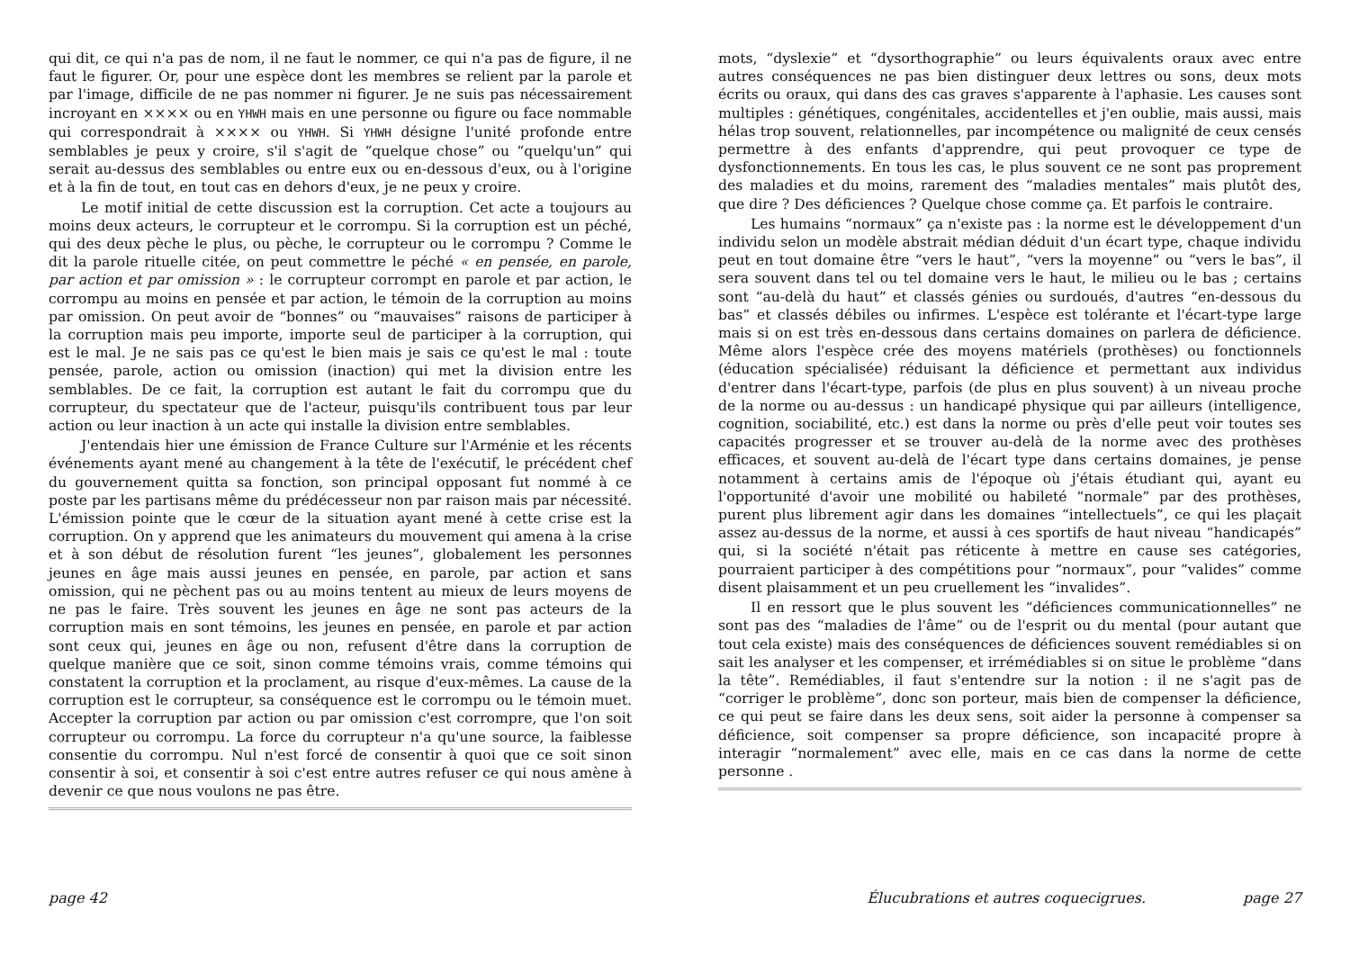qui dit, ce qui n'a pas de nom, il ne faut le nommer, ce qui n'a pas de figure, il ne faut le figurer. Or, pour une espèce dont les membres se relient par la parole et par l'image, difficile de ne pas nommer ni figurer. Je ne suis pas nécessairement incroyant en ×××× ou en YHWH mais en une personne ou figure ou face nommable qui correspondrait à ×××× ou YHWH. Si YHWH désigne l'unité profonde entre semblables je peux y croire, s'il s'agit de “quelque chose” ou “quelqu'un” qui serait au-dessus des semblables ou entre eux ou en-dessous d'eux, ou à l'origine et à la fin de tout, en tout cas en dehors d'eux, je ne peux y croire.
Le motif initial de cette discussion est la corruption. Cet acte a toujours au moins deux acteurs, le corrupteur et le corrompu. Si la corruption est un péché, qui des deux pèche le plus, ou pèche, le corrupteur ou le corrompu ? Comme le dit la parole rituelle citée, on peut commettre le péché « en pensée, en parole, par action et par omission » : le corrupteur corrompt en parole et par action, le corrompu au moins en pensée et par action, le témoin de la corruption au moins par omission. On peut avoir de “bonnes” ou “mauvaises” raisons de participer à la corruption mais peu importe, importe seul de participer à la corruption, qui est le mal. Je ne sais pas ce qu'est le bien mais je sais ce qu'est le mal : toute pensée, parole, action ou omission (inaction) qui met la division entre les semblables. De ce fait, la corruption est autant le fait du corrompu que du corrupteur, du spectateur que de l'acteur, puisqu'ils contribuent tous par leur action ou leur inaction à un acte qui installe la division entre semblables.
J'entendais hier une émission de France Culture sur l'Arménie et les récents événements ayant mené au changement à la tête de l'exécutif, le précédent chef du gouvernement quitta sa fonction, son principal opposant fut nommé à ce poste par les partisans même du prédécesseur non par raison mais par nécessité. L'émission pointe que le cœur de la situation ayant mené à cette crise est la corruption. On y apprend que les animateurs du mouvement qui amena à la crise et à son début de résolution furent “les jeunes”, globalement les personnes jeunes en âge mais aussi jeunes en pensée, en parole, par action et sans omission, qui ne pèchent pas ou au moins tentent au mieux de leurs moyens de ne pas le faire. Très souvent les jeunes en âge ne sont pas acteurs de la corruption mais en sont témoins, les jeunes en pensée, en parole et par action sont ceux qui, jeunes en âge ou non, refusent d'être dans la corruption de quelque manière que ce soit, sinon comme témoins vrais, comme témoins qui constatent la corruption et la proclament, au risque d'eux-mêmes. La cause de la corruption est le corrupteur, sa conséquence est le corrompu ou le témoin muet. Accepter la corruption par action ou par omission c'est corrompre, que l'on soit corrupteur ou corrompu. La force du corrupteur n'a qu'une source, la faiblesse consentie du corrompu. Nul n'est forcé de consentir à quoi que ce soit sinon consentir à soi, et consentir à soi c'est entre autres refuser ce qui nous amène à devenir ce que nous voulons ne pas être.
mots, “dyslexie” et “dysorthographie” ou leurs équivalents oraux avec entre autres conséquences ne pas bien distinguer deux lettres ou sons, deux mots écrits ou oraux, qui dans des cas graves s'apparente à l'aphasie. Les causes sont multiples : génétiques, congénitales, accidentelles et j'en oublie, mais aussi, mais hélas trop souvent, relationnelles, par incompétence ou malignité de ceux censés permettre à des enfants d'apprendre, qui peut provoquer ce type de dysfonctionnements. En tous les cas, le plus souvent ce ne sont pas proprement des maladies et du moins, rarement des “maladies mentales” mais plutôt des, que dire ? Des déficiences ? Quelque chose comme ça. Et parfois le contraire.
Les humains “normaux” ça n'existe pas : la norme est le développement d'un individu selon un modèle abstrait médian déduit d'un écart type, chaque individu peut en tout domaine être “vers le haut”, “vers la moyenne” ou “vers le bas”, il sera souvent dans tel ou tel domaine vers le haut, le milieu ou le bas ; certains sont “au-delà du haut” et classés génies ou surdoués, d'autres “en-dessous du bas” et classés débiles ou infirmes. L'espèce est tolérante et l'écart-type large mais si on est très en-dessous dans certains domaines on parlera de déficience. Même alors l'espèce crée des moyens matériels (prothèses) ou fonctionnels (éducation spécialisée) réduisant la déficience et permettant aux individus d'entrer dans l'écart-type, parfois (de plus en plus souvent) à un niveau proche de la norme ou au-dessus : un handicapé physique qui par ailleurs (intelligence, cognition, sociabilité, etc.) est dans la norme ou près d'elle peut voir toutes ses capacités progresser et se trouver au-delà de la norme avec des prothèses efficaces, et souvent au-delà de l'écart type dans certains domaines, je pense notamment à certains amis de l'époque où j'étais étudiant qui, ayant eu l'opportunité d'avoir une mobilité ou habileté “normale” par des prothèses, purent plus librement agir dans les domaines “intellectuels”, ce qui les plaçait assez au-dessus de la norme, et aussi à ces sportifs de haut niveau “handicapés” qui, si la société n'était pas réticente à mettre en cause ses catégories, pourraient participer à des compétitions pour “normaux”, pour “valides” comme disent plaisamment et un peu cruellement les “invalides”.
Il en ressort que le plus souvent les “déficiences communicationnelles” ne sont pas des “maladies de l'âme” ou de l'esprit ou du mental (pour autant que tout cela existe) mais des conséquences de déficiences souvent remédiables si on sait les analyser et les compenser, et irrémédiables si on situe le problème “dans la tête”. Remédiables, il faut s'entendre sur la notion : il ne s'agit pas de “corriger le problème”, donc son porteur, mais bien de compenser la déficience, ce qui peut se faire dans les deux sens, soit aider la personne à compenser sa déficience, soit compenser sa propre déficience, son incapacité propre à interagir “normalement” avec elle, mais en ce cas dans la norme de cette personne .
page 42 Élucubrations et autres coquecigrues. page 27